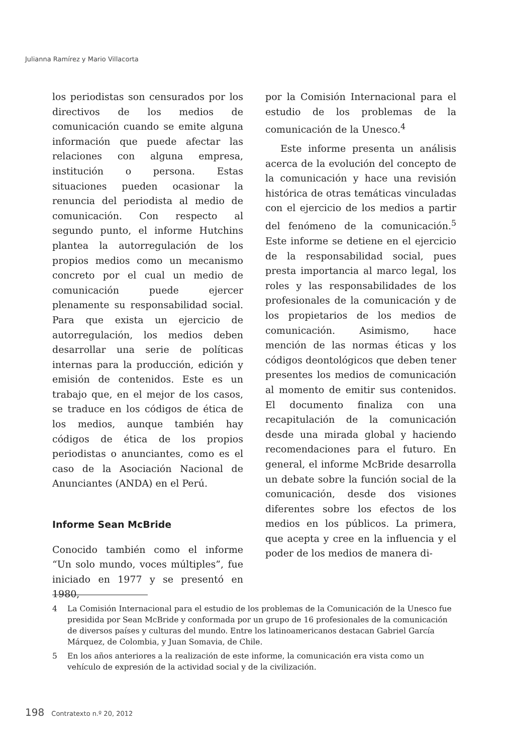Julianna Ramírez y Mario Villacorta
los periodistas son censurados por los directivos de los medios de comunicación cuando se emite alguna información que puede afectar las relaciones con alguna empresa, institución o persona. Estas situaciones pueden ocasionar la renuncia del periodista al medio de comunicación. Con respecto al segundo punto, el informe Hutchins plantea la autorregulación de los propios medios como un mecanismo concreto por el cual un medio de comunicación puede ejercer plenamente su responsabilidad social. Para que exista un ejercicio de autorregulación, los medios deben desarrollar una serie de políticas internas para la producción, edición y emisión de contenidos. Este es un trabajo que, en el mejor de los casos, se traduce en los códigos de ética de los medios, aunque también hay códigos de ética de los propios periodistas o anunciantes, como es el caso de la Asociación Nacional de Anunciantes (ANDA) en el Perú.
Informe Sean McBride
Conocido también como el informe “Un solo mundo, voces múltiples”, fue iniciado en 1977 y se presentó en 1980,
por la Comisión Internacional para el estudio de los problemas de la comunicación de la Unesco.<sup>4</sup>
Este informe presenta un análisis acerca de la evolución del concepto de la comunicación y hace una revisión histórica de otras temáticas vinculadas con el ejercicio de los medios a partir del fenómeno de la comunicación.<sup>5</sup> Este informe se detiene en el ejercicio de la responsabilidad social, pues presta importancia al marco legal, los roles y las responsabilidades de los profesionales de la comunicación y de los propietarios de los medios de comunicación. Asimismo, hace mención de las normas éticas y los códigos deontológicos que deben tener presentes los medios de comunicación al momento de emitir sus contenidos. El documento finaliza con una recapitulación de la comunicación desde una mirada global y haciendo recomendaciones para el futuro. En general, el informe McBride desarrolla un debate sobre la función social de la comunicación, desde dos visiones diferentes sobre los efectos de los medios en los públicos. La primera, que acepta y cree en la influencia y el poder de los medios de manera di-
4 La Comisión Internacional para el estudio de los problemas de la Comunicación de la Unesco fue presidida por Sean McBride y conformada por un grupo de 16 profesionales de la comunicación de diversos países y culturas del mundo. Entre los latinoamericanos destacan Gabriel García Márquez, de Colombia, y Juan Somavia, de Chile.
5 En los años anteriores a la realización de este informe, la comunicación era vista como un vehículo de expresión de la actividad social y de la civilización.
198 Contratexto n.º 20, 2012